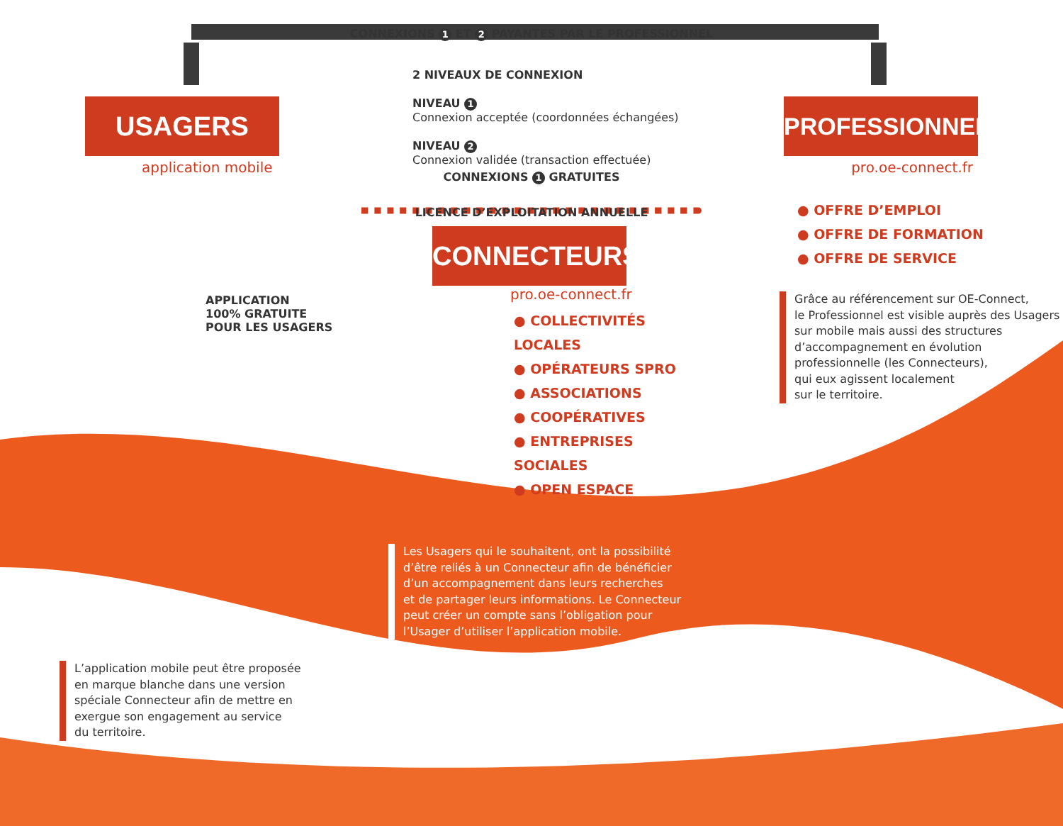CONNEXIONS 1 ET 2 PAYANTES PAR LE PROFESSIONNEL
2 NIVEAUX DE CONNEXION
NIVEAU 1
Connexion acceptée (coordonnées échangées)
NIVEAU 2
Connexion validée (transaction effectuée)
USAGERS PROFESSIONNELS
application mobile pro.oe-connect.fr
CONNEXIONS 1 GRATUITES
LICENCE D’EXPLOITATION ANNUELLE
APPLICATION
100% GRATUITE
POUR LES USAGERS
CONNECTEURS
pro.oe-connect.fr
● COLLECTIVITÉS LOCALES
● OPÉRATEURS SPRO
● ASSOCIATIONS
● COOPÉRATIVES
● ENTREPRISES SOCIALES
● OPEN ESPACE
● OFFRE D’EMPLOI
● OFFRE DE FORMATION
● OFFRE DE SERVICE
Grâce au référencement sur OE-Connect,
le Professionnel est visible auprès des Usagers
sur mobile mais aussi des structures
d’accompagnement en évolution
professionnelle (les Connecteurs),
qui eux agissent localement
sur le territoire.
Les Usagers qui le souhaitent, ont la possibilité
d’être reliés à un Connecteur afin de bénéficier
d’un accompagnement dans leurs recherches
et de partager leurs informations. Le Connecteur
peut créer un compte sans l’obligation pour
l’Usager d’utiliser l’application mobile.
L’application mobile peut être proposée
en marque blanche dans une version
spéciale Connecteur afin de mettre en
exergue son engagement au service
du territoire.